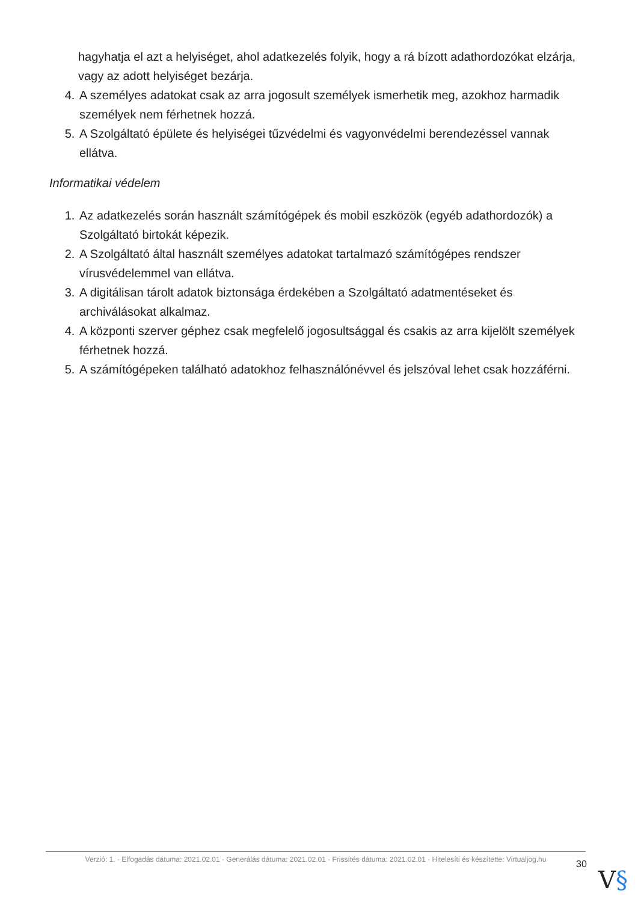hagyhatja el azt a helyiséget, ahol adatkezelés folyik, hogy a rá bízott adathordozókat elzárja, vagy az adott helyiséget bezárja.
4. A személyes adatokat csak az arra jogosult személyek ismerhetik meg, azokhoz harmadik személyek nem férhetnek hozzá.
5. A Szolgáltató épülete és helyiségei tűzvédelmi és vagyonvédelmi berendezéssel vannak ellátva.
Informatikai védelem
1. Az adatkezelés során használt számítógépek és mobil eszközök (egyéb adathordozók) a Szolgáltató birtokát képezik.
2. A Szolgáltató által használt személyes adatokat tartalmazó számítógépes rendszer vírusvédelemmel van ellátva.
3. A digitálisan tárolt adatok biztonsága érdekében a Szolgáltató adatmentéseket és archiválásokat alkalmaz.
4. A központi szerver géphez csak megfelelő jogosultsággal és csakis az arra kijelölt személyek férhetnek hozzá.
5. A számítógépeken található adatokhoz felhasználónévvel és jelszóval lehet csak hozzáférni.
Verzió: 1. · Elfogadás dátuma: 2021.02.01 · Generálás dátuma: 2021.02.01 · Frissítés dátuma: 2021.02.01 · Hitelesíti és készítette: Virtualjog.hu
30
V§